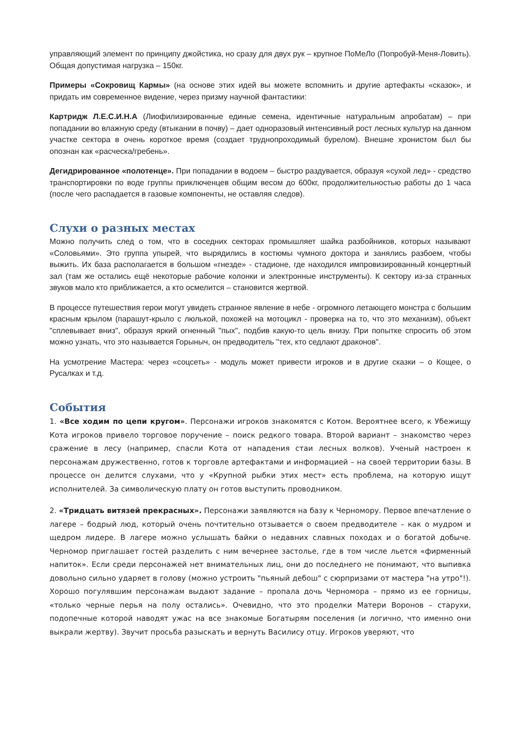управляющий элемент по принципу джойстика, но сразу для двух рук – крупное ПоМеЛо (Попробуй-Меня-Ловить). Общая допустимая нагрузка – 150кг.
Примеры «Сокровищ Кармы» (на основе этих идей вы можете вспомнить и другие артефакты «сказок», и придать им современное видение, через призму научной фантастики:
Картридж Л.Е.С.И.Н.А (Лиофилизированные единые семена, идентичные натуральным апробатам) – при попадании во влажную среду (втыкании в почву) – дает одноразовый интенсивный рост лесных культур на данном участке сектора в очень короткое время (создает труднопроходимый бурелом). Внешне хронистом был бы опознан как «расческа/гребень».
Дегидрированное «полотенце». При попадании в водоем – быстро раздувается, образуя «сухой лед» - средство транспортировки по воде группы приключенцев общим весом до 600кг, продолжительностью работы до 1 часа (после чего распадается в газовые компоненты, не оставляя следов).
Слухи о разных местах
Можно получить след о том, что в соседних секторах промышляет шайка разбойников, которых называют «Соловьями». Это группа упырей, что вырядились в костюмы чумного доктора и занялись разбоем, чтобы выжить. Их база располагается в большом «гнезде» - стадионе, где находился импровизированный концертный зал (там же остались ещё некоторые рабочие колонки и электронные инструменты). К сектору из-за странных звуков мало кто приближается, а кто осмелится – становится жертвой.
В процессе путешествия герои могут увидеть странное явление в небе - огромного летающего монстра с большим красным крылом (парашут-крыло с люлькой, похожей на мотоцикл - проверка на то, что это механизм), объект "сплевывает вниз", образуя яркий огненный "пых", подбив какую-то цель внизу. При попытке спросить об этом можно узнать, что это называется Горыныч, он предводитель "тех, кто седлают драконов".
На усмотрение Мастера: через «соцсеть» - модуль может привести игроков и в другие сказки – о Кощее, о Русалках и т.д.
События
1. «Все ходим по цепи кругом». Персонажи игроков знакомятся с Котом. Вероятнее всего, к Убежищу Кота игроков привело торговое поручение – поиск редкого товара. Второй вариант – знакомство через сражение в лесу (например, спасли Кота от нападения стаи лесных волков). Ученый настроен к персонажам дружественно, готов к торговле артефактами и информацией – на своей территории базы. В процессе он делится слухами, что у «Крупной рыбки этих мест» есть проблема, на которую ищут исполнителей. За символическую плату он готов выступить проводником.
2. «Тридцать витязей прекрасных». Персонажи заявляются на базу к Черномору. Первое впечатление о лагере – бодрый люд, который очень почтительно отзывается о своем предводителе – как о мудром и щедром лидере. В лагере можно услышать байки о недавних славных походах и о богатой добыче. Черномор приглашает гостей разделить с ним вечернее застолье, где в том числе льется «фирменный напиток». Если среди персонажей нет внимательных лиц, они до последнего не понимают, что выпивка довольно сильно ударяет в голову (можно устроить "пьяный дебош" с сюрпризами от мастера "на утро"!). Хорошо погулявшим персонажам выдают задание – пропала дочь Черномора – прямо из ее горницы, «только черные перья на полу остались». Очевидно, что это проделки Матери Воронов – старухи, подопечные которой наводят ужас на все знакомые Богатырям поселения (и логично, что именно они выкрали жертву). Звучит просьба разыскать и вернуть Василису отцу. Игроков уверяют, что